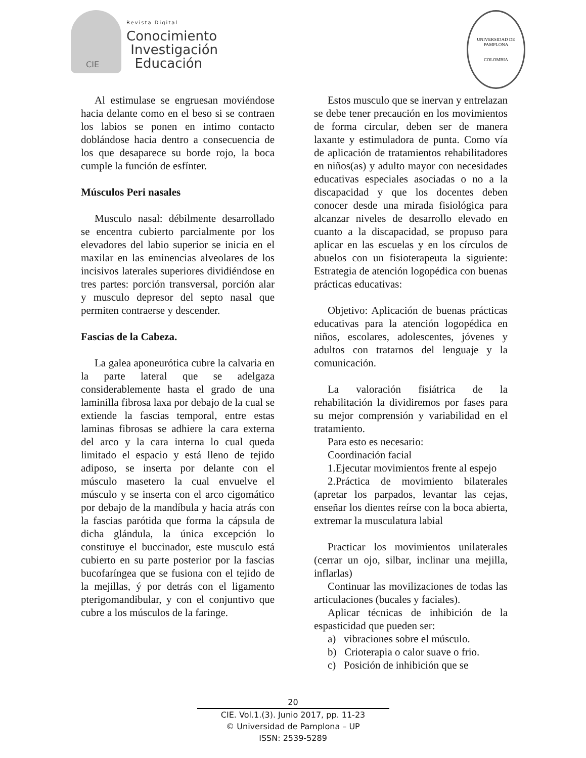CIE
Revista Digital
Conocimiento
Investigación
Educación
UNIVERSIDAD DE PAMPLONA
COLOMBIA
Al estimulase se engruesan moviéndose hacia delante como en el beso si se contraen los labios se ponen en intimo contacto doblándose hacia dentro a consecuencia de los que desaparece su borde rojo, la boca cumple la función de esfínter.
Músculos Peri nasales
Musculo nasal: débilmente desarrollado se encentra cubierto parcialmente por los elevadores del labio superior se inicia en el maxilar en las eminencias alveolares de los incisivos laterales superiores dividiéndose en tres partes: porción transversal, porción alar y musculo depresor del septo nasal que permiten contraerse y descender.
Fascias de la Cabeza.
La galea aponeurótica cubre la calvaria en la parte lateral que se adelgaza considerablemente hasta el grado de una laminilla fibrosa laxa por debajo de la cual se extiende la fascias temporal, entre estas laminas fibrosas se adhiere la cara externa del arco y la cara interna lo cual queda limitado el espacio y está lleno de tejido adiposo, se inserta por delante con el músculo masetero la cual envuelve el músculo y se inserta con el arco cigomático por debajo de la mandíbula y hacia atrás con la fascias parótida que forma la cápsula de dicha glándula, la única excepción lo constituye el buccinador, este musculo está cubierto en su parte posterior por la fascias bucofaríngea que se fusiona con el tejido de la mejillas, ý por detrás con el ligamento pterigomandibular, y con el conjuntivo que cubre a los músculos de la faringe.
Estos musculo que se inervan y entrelazan se debe tener precaución en los movimientos de forma circular, deben ser de manera laxante y estimuladora de punta. Como vía de aplicación de tratamientos rehabilitadores en niños(as) y adulto mayor con necesidades educativas especiales asociadas o no a la discapacidad y que los docentes deben conocer desde una mirada fisiológica para alcanzar niveles de desarrollo elevado en cuanto a la discapacidad, se propuso para aplicar en las escuelas y en los círculos de abuelos con un fisioterapeuta la siguiente: Estrategia de atención logopédica con buenas prácticas educativas:
Objetivo: Aplicación de buenas prácticas educativas para la atención logopédica en niños, escolares, adolescentes, jóvenes y adultos con tratarnos del lenguaje y la comunicación.
La valoración fisiátrica de la rehabilitación la dividiremos por fases para su mejor comprensión y variabilidad en el tratamiento.
Para esto es necesario:
Coordinación facial
1.Ejecutar movimientos frente al espejo
2.Práctica de movimiento bilaterales (apretar los parpados, levantar las cejas, enseñar los dientes reírse con la boca abierta, extremar la musculatura labial
Practicar los movimientos unilaterales (cerrar un ojo, silbar, inclinar una mejilla, inflarlas)
Continuar las movilizaciones de todas las articulaciones (bucales y faciales).
Aplicar técnicas de inhibición de la espasticidad que pueden ser:
a) vibraciones sobre el músculo.
b) Crioterapia o calor suave o frio.
c) Posición de inhibición que se
20
CIE. Vol.1.(3). Junio 2017, pp. 11-23
© Universidad de Pamplona – UP
ISSN: 2539-5289